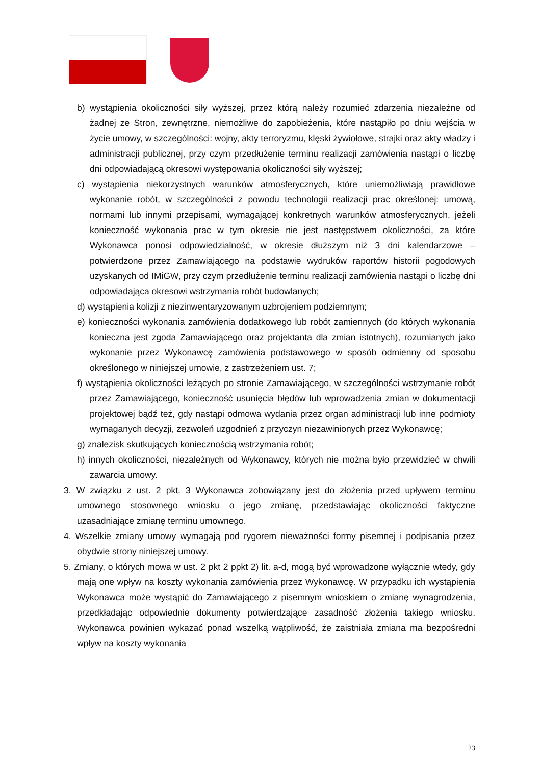b) wystąpienia okoliczności siły wyższej, przez którą należy rozumieć zdarzenia niezależne od żadnej ze Stron, zewnętrzne, niemożliwe do zapobieżenia, które nastąpiło po dniu wejścia w życie umowy, w szczególności: wojny, akty terroryzmu, klęski żywiołowe, strajki oraz akty władzy i administracji publicznej, przy czym przedłużenie terminu realizacji zamówienia nastąpi o liczbę dni odpowiadającą okresowi występowania okoliczności siły wyższej;
c) wystąpienia niekorzystnych warunków atmosferycznych, które uniemożliwiają prawidłowe wykonanie robót, w szczególności z powodu technologii realizacji prac określonej: umową, normami lub innymi przepisami, wymagającej konkretnych warunków atmosferycznych, jeżeli konieczność wykonania prac w tym okresie nie jest następstwem okoliczności, za które Wykonawca ponosi odpowiedzialność, w okresie dłuższym niż 3 dni kalendarzowe – potwierdzone przez Zamawiającego na podstawie wydruków raportów historii pogodowych uzyskanych od IMiGW, przy czym przedłużenie terminu realizacji zamówienia nastąpi o liczbę dni odpowiadająca okresowi wstrzymania robót budowlanych;
d) wystąpienia kolizji z niezinwentaryzowanym uzbrojeniem podziemnym;
e) konieczności wykonania zamówienia dodatkowego lub robót zamiennych (do których wykonania konieczna jest zgoda Zamawiającego oraz projektanta dla zmian istotnych), rozumianych jako wykonanie przez Wykonawcę zamówienia podstawowego w sposób odmienny od sposobu określonego w niniejszej umowie, z zastrzeżeniem ust. 7;
f) wystąpienia okoliczności leżących po stronie Zamawiającego, w szczególności wstrzymanie robót przez Zamawiającego, konieczność usunięcia błędów lub wprowadzenia zmian w dokumentacji projektowej bądź też, gdy nastąpi odmowa wydania przez organ administracji lub inne podmioty wymaganych decyzji, zezwoleń uzgodnień z przyczyn niezawinionych przez Wykonawcę;
g) znalezisk skutkujących koniecznością wstrzymania robót;
h) innych okoliczności, niezależnych od Wykonawcy, których nie można było przewidzieć w chwili zawarcia umowy.
3. W związku z ust. 2 pkt. 3 Wykonawca zobowiązany jest do złożenia przed upływem terminu umownego stosownego wniosku o jego zmianę, przedstawiając okoliczności faktyczne uzasadniające zmianę terminu umownego.
4. Wszelkie zmiany umowy wymagają pod rygorem nieważności formy pisemnej i podpisania przez obydwie strony niniejszej umowy.
5. Zmiany, o których mowa w ust. 2 pkt 2 ppkt 2) lit. a-d, mogą być wprowadzone wyłącznie wtedy, gdy mają one wpływ na koszty wykonania zamówienia przez Wykonawcę. W przypadku ich wystąpienia Wykonawca może wystąpić do Zamawiającego z pisemnym wnioskiem o zmianę wynagrodzenia, przedkładając odpowiednie dokumenty potwierdzające zasadność złożenia takiego wniosku. Wykonawca powinien wykazać ponad wszelką wątpliwość, że zaistniała zmiana ma bezpośredni wpływ na koszty wykonania
23